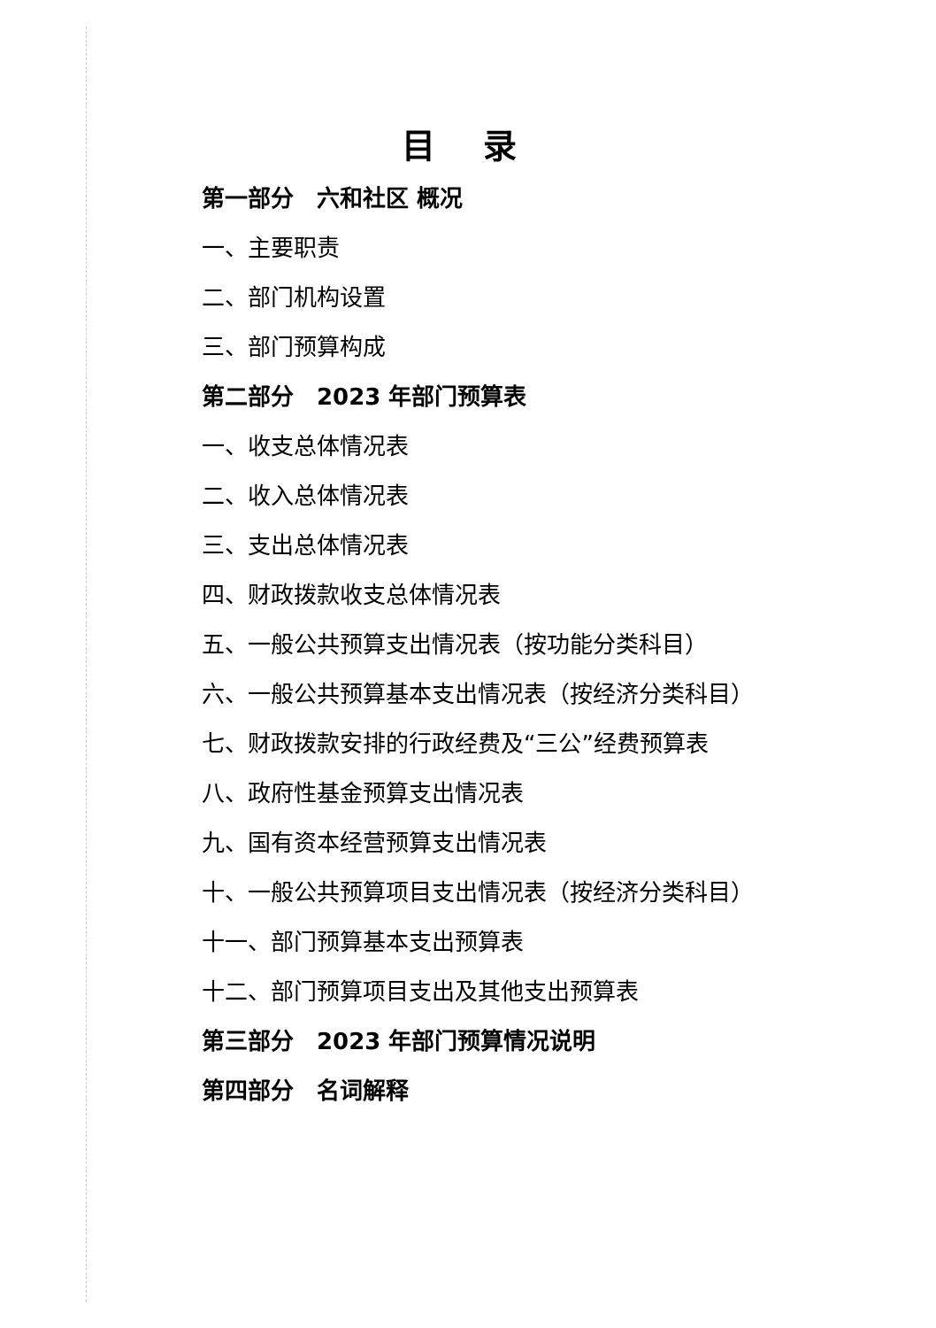目 录
第一部分　六和社区 概况
一、主要职责
二、部门机构设置
三、部门预算构成
第二部分　2023 年部门预算表
一、收支总体情况表
二、收入总体情况表
三、支出总体情况表
四、财政拨款收支总体情况表
五、一般公共预算支出情况表（按功能分类科目）
六、一般公共预算基本支出情况表（按经济分类科目）
七、财政拨款安排的行政经费及“三公”经费预算表
八、政府性基金预算支出情况表
九、国有资本经营预算支出情况表
十、一般公共预算项目支出情况表（按经济分类科目）
十一、部门预算基本支出预算表
十二、部门预算项目支出及其他支出预算表
第三部分　2023 年部门预算情况说明
第四部分　名词解释